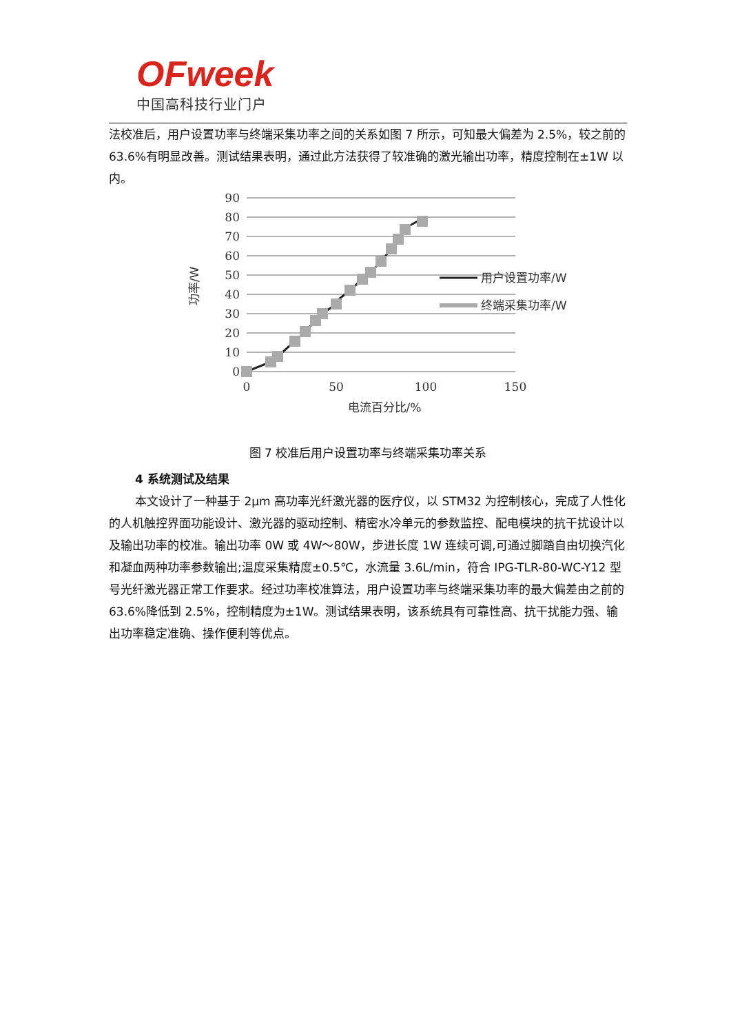OFweek
中国高科技行业门户
法校准后，用户设置功率与终端采集功率之间的关系如图 7 所示，可知最大偏差为 2.5%，较之前的 63.6%有明显改善。测试结果表明，通过此方法获得了较准确的激光输出功率，精度控制在±1W 以内。
90
80
70
60
50
40
30
20
10
0
0
50
100
150
用户设置功率/W
终端采集功率/W
功率/W
电流百分比/%
图 7 校准后用户设置功率与终端采集功率关系
4 系统测试及结果
本文设计了一种基于 2μm 高功率光纤激光器的医疗仪，以 STM32 为控制核心，完成了人性化的人机触控界面功能设计、激光器的驱动控制、精密水冷单元的参数监控、配电模块的抗干扰设计以及输出功率的校准。输出功率 0W 或 4W～80W，步进长度 1W 连续可调,可通过脚踏自由切换汽化和凝血两种功率参数输出;温度采集精度±0.5℃，水流量 3.6L/min，符合 IPG-TLR-80-WC-Y12 型号光纤激光器正常工作要求。经过功率校准算法，用户设置功率与终端采集功率的最大偏差由之前的 63.6%降低到 2.5%，控制精度为±1W。测试结果表明，该系统具有可靠性高、抗干扰能力强、输出功率稳定准确、操作便利等优点。